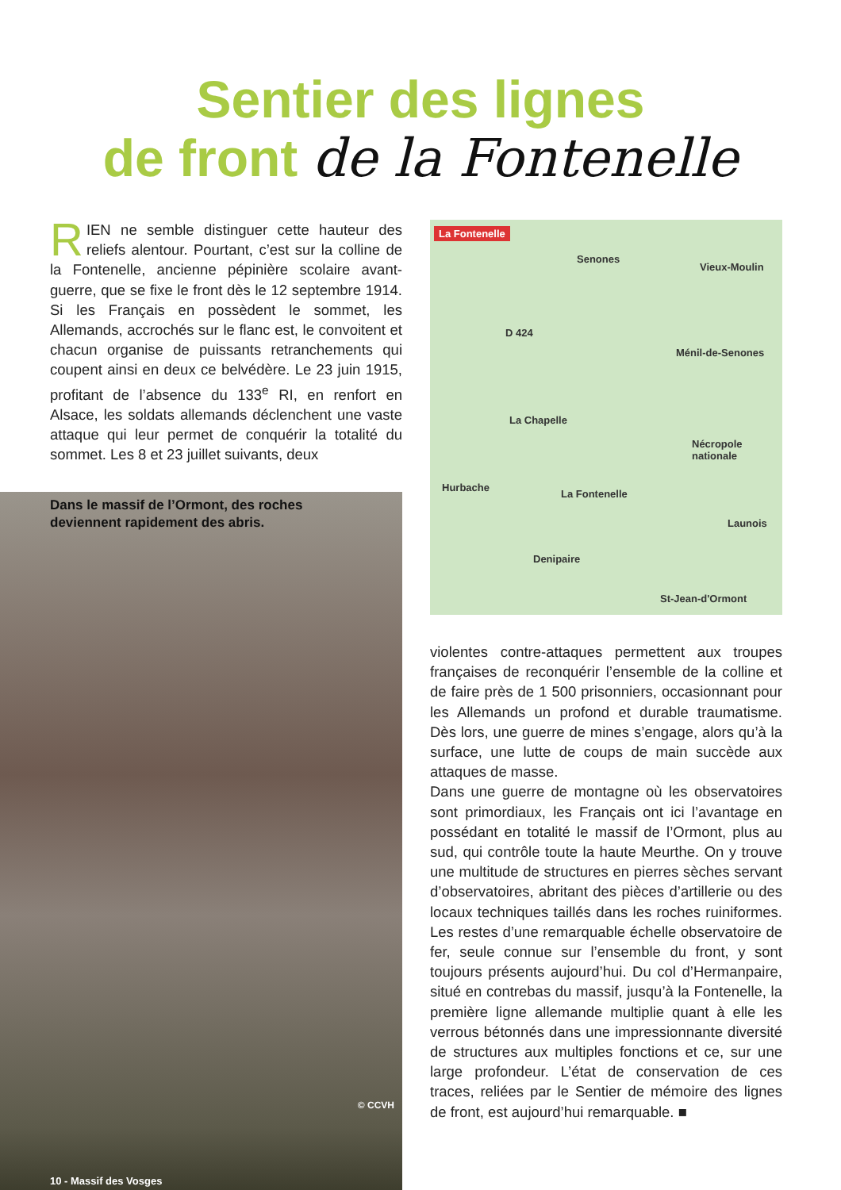Sentier des lignes
de front de la Fontenelle
RIEN ne semble distinguer cette hauteur des reliefs alentour. Pourtant, c’est sur la colline de la Fontenelle, ancienne pépinière scolaire avant-guerre, que se fixe le front dès le 12 septembre 1914. Si les Français en possèdent le sommet, les Allemands, accrochés sur le flanc est, le convoitent et chacun organise de puissants retranchements qui coupent ainsi en deux ce belvédère. Le 23 juin 1915, profitant de l’absence du 133<sup>e</sup> RI, en renfort en Alsace, les soldats allemands déclenchent une vaste attaque qui leur permet de conquérir la totalité du sommet. Les 8 et 23 juillet suivants, deux
Dans le massif de l’Ormont, des roches
deviennent rapidement des abris.
© CCVH
10 - Massif des Vosges
La Fontenelle
Senones
Vieux-Moulin
D 424
Ménil-de-Senones
La Chapelle
Nécropole
nationale
Hurbache
La Fontenelle
Launois
Denipaire
St-Jean-d'Ormont
violentes contre-attaques permettent aux troupes françaises de reconquérir l’ensemble de la colline et de faire près de 1 500 prisonniers, occasionnant pour les Allemands un profond et durable traumatisme. Dès lors, une guerre de mines s’engage, alors qu’à la surface, une lutte de coups de main succède aux attaques de masse.
Dans une guerre de montagne où les observatoires sont primordiaux, les Français ont ici l’avantage en possédant en totalité le massif de l’Ormont, plus au sud, qui contrôle toute la haute Meurthe. On y trouve une multitude de structures en pierres sèches servant d’observatoires, abritant des pièces d’artillerie ou des locaux techniques taillés dans les roches ruiniformes. Les restes d’une remarquable échelle observatoire de fer, seule connue sur l’ensemble du front, y sont toujours présents aujourd’hui. Du col d’Hermanpaire, situé en contrebas du massif, jusqu’à la Fontenelle, la première ligne allemande multiplie quant à elle les verrous bétonnés dans une impressionnante diversité de structures aux multiples fonctions et ce, sur une large profondeur. L’état de conservation de ces traces, reliées par le Sentier de mémoire des lignes de front, est aujourd’hui remarquable. ■